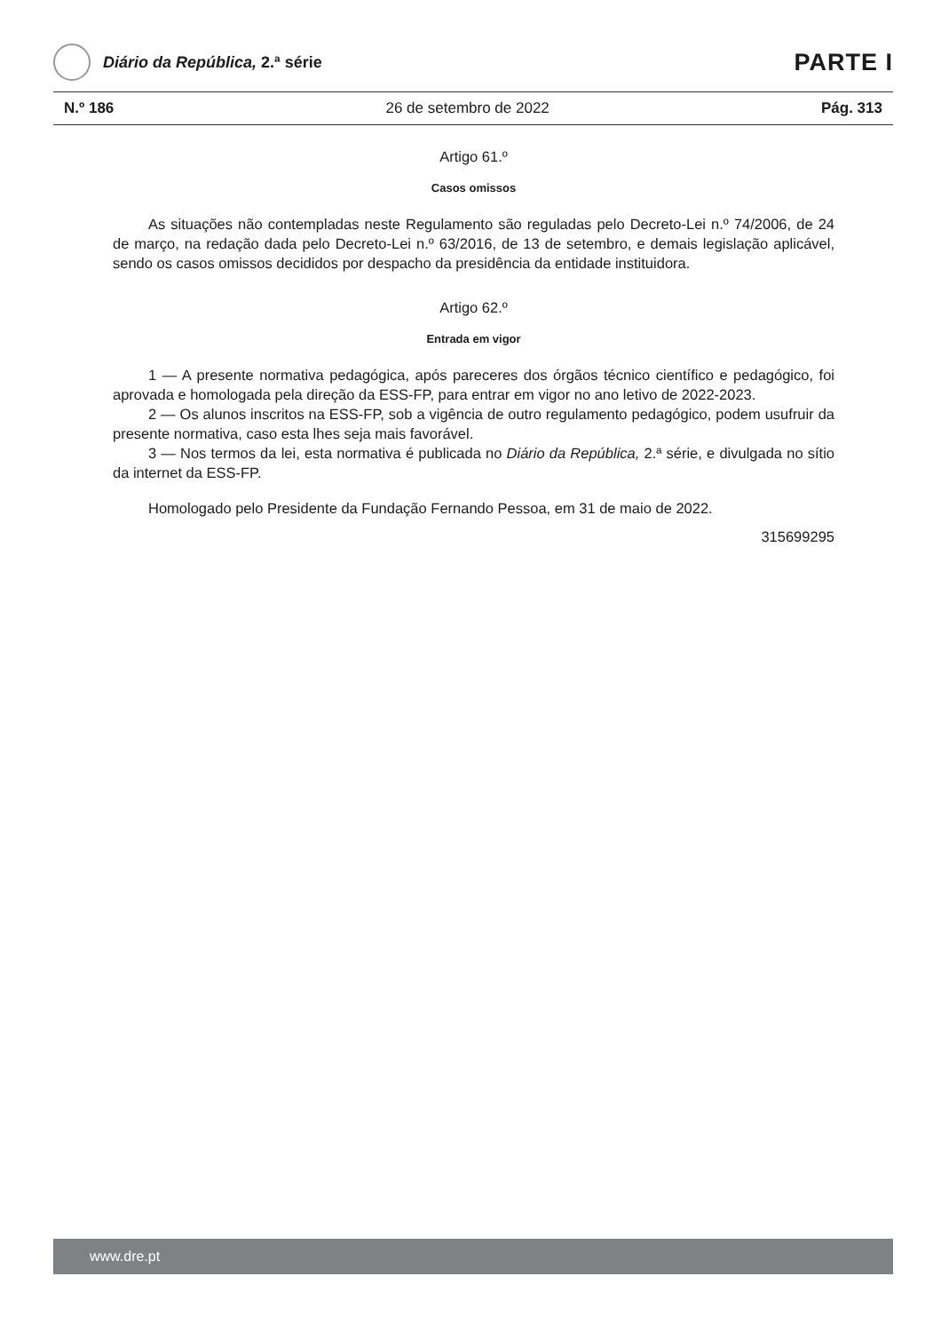Diário da República, 2.ª série
PARTE I
N.º 186 26 de setembro de 2022 Pág. 313
Artigo 61.º
Casos omissos
As situações não contempladas neste Regulamento são reguladas pelo Decreto-Lei n.º 74/2006, de 24 de março, na redação dada pelo Decreto-Lei n.º 63/2016, de 13 de setembro, e demais legislação aplicável, sendo os casos omissos decididos por despacho da presidência da entidade instituidora.
Artigo 62.º
Entrada em vigor
1 — A presente normativa pedagógica, após pareceres dos órgãos técnico científico e pedagógico, foi aprovada e homologada pela direção da ESS-FP, para entrar em vigor no ano letivo de 2022-2023.
2 — Os alunos inscritos na ESS-FP, sob a vigência de outro regulamento pedagógico, podem usufruir da presente normativa, caso esta lhes seja mais favorável.
3 — Nos termos da lei, esta normativa é publicada no Diário da República, 2.ª série, e divulgada no sítio da internet da ESS-FP.
Homologado pelo Presidente da Fundação Fernando Pessoa, em 31 de maio de 2022.
315699295
www.dre.pt